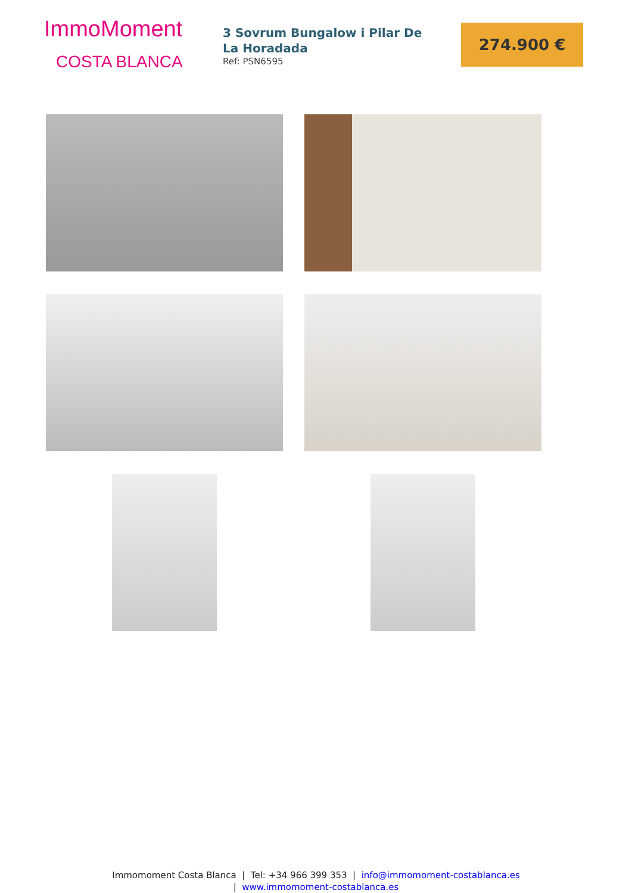ImmoMoment
COSTA BLANCA
3 Sovrum Bungalow i Pilar De La Horadada
Ref: PSN6595
274.900 €
Immomoment Costa Blanca | Tel: +34 966 399 353 | info@immomoment-costablanca.es
| www.immomoment-costablanca.es